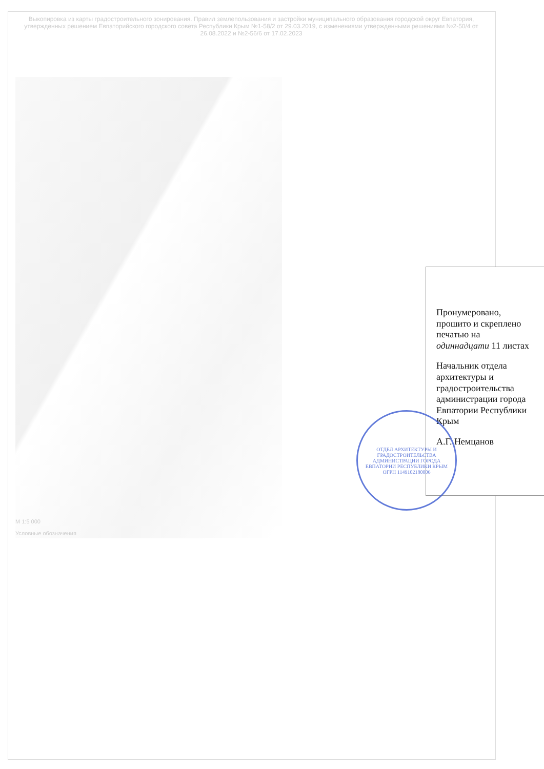Выкопировка из карты градостроительного зонирования. Правил землепользования и застройки муниципального образования городской округ Евпатория, утвержденных решением Евпаторийского городского совета Республики Крым №1-58/2 от 29.03.2019, с изменениями утвержденными решениями №2-50/4 от 26.08.2022 и №2-56/6 от 17.02.2023
Пронумеровано, прошито и скреплено печатью на одиннадцати 11 листах
Начальник отдела архитектуры и градостроительства администрации города Евпатории Республики Крым
А.Г. Немцанов
ОТДЕЛ АРХИТЕКТУРЫ И ГРАДОСТРОИТЕЛЬСТВА АДМИНИСТРАЦИИ ГОРОДА ЕВПАТОРИИ РЕСПУБЛИКИ КРЫМ
ОГРН 1149102180006
М 1:5 000
Условные обозначения